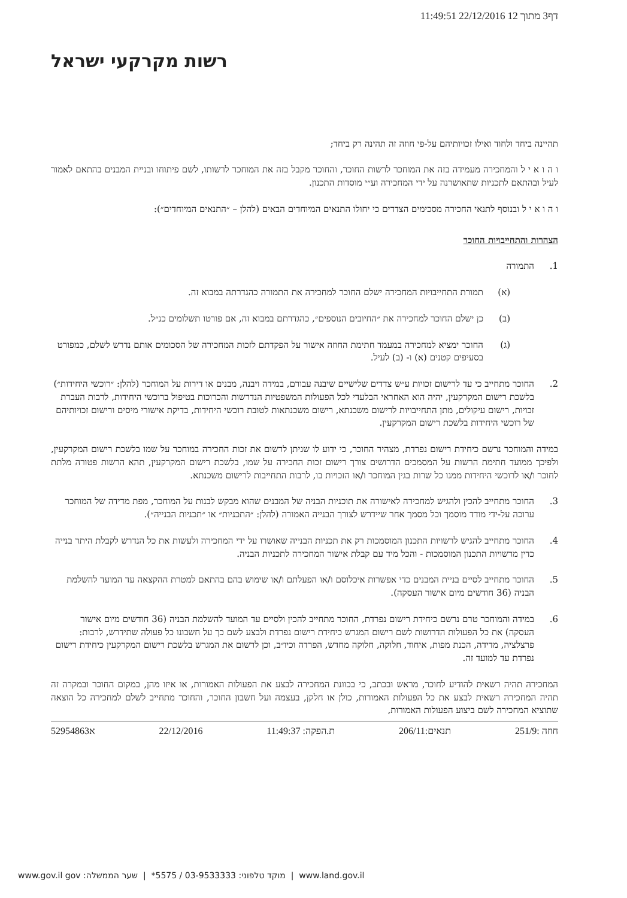דף3 מתוך 12 22/12/2016 11:49:51
רשות מקרקעי ישראל
תהיינה ביחד ולחוד ואילו זכויותיהם על-פי חוזה זה תהינה רק ביחד;
ו ה ו א י ל והמחכירה מעמידה בזה את המוחכר לרשות החוכר, והחוכר מקבל בזה את המוחכר לרשותו, לשם פיתוחו ובניית המבנים בהתאם לאמור לעיל ובהתאם לתכניות שתאושרנה על ידי המחכירה וע״י מוסדות התכנון.
ו ה ו א י ל ובנוסף לתנאי החכירה מסכימים הצדדים כי יחולו התנאים המיוחדים הבאים (להלן – ״התנאים המיוחדים״):
הצהרות והתחייבויות החוכר
1. התמורה
(א) תמורת התחייבויות המחכירה ישלם החוכר למחכירה את התמורה כהגדרתה במבוא זה.
(ב) כן ישלם החוכר למחכירה את ״החיובים הנוספים״, כהגדרתם במבוא זה, אם פורטו תשלומים כנ״ל.
(ג) החוכר ימציא למחכירה במעמד חתימת החוזה אישור על הפקדתם לזכות המחכירה של הסכומים אותם נדרש לשלם, כמפורט בסעיפים קטנים (א) ו- (ב) לעיל.
2. החוכר מתחייב כי עד לרישום זכויות ע״ש צדדים שלישיים שיבנה עבורם, במידה ויבנה, מבנים או דירות על המוחכר (להלן: ״רוכשי היחידות״) בלשכת רישום המקרקעין, יהיה הוא האחראי הבלעדי לכל הפעולות המשפטיות הנדרשות והכרוכות בטיפול ברוכשי היחידות, לרבות העברת זכויות, רישום עיקולים, מתן התחייבויות לרישום משכנתא, רישום משכנתאות לטובת רוכשי היחידות, בדיקת אישורי מיסים ורישום זכויותיהם של רוכשי היחידות בלשכת רישום המקרקעין.
במידה והמוחכר נרשם כיחידת רישום נפרדת, מצהיר החוכר, כי ידוע לו שניתן לרשום את זכות החכירה במוחכר על שמו בלשכת רישום המקרקעין, ולפיכך ממועד חתימת הרשות על המסמכים הדרושים צורך רישום זכות החכירה על שמו, בלשכת רישום המקרקעין, תהא הרשות פטורה מלתת לחוכר ו/או לרוכשי היחידות ממנו כל שרות בגין המוחכר ו/או הזכויות בו, לרבות התחייבות לרישום משכנתא.
3. החוכר מתחייב להכין ולהגיש למחכירה לאישורה את תוכניות הבניה של המבנים שהוא מבקש לבנות על המוחכר, מפת מדידה של המוחכר ערוכה על-ידי מודד מוסמך וכל מסמך אחר שיידרש לצורך הבנייה האמורה (להלן: ״התכניות״ או ״תכניות הבנייה״).
4. החוכר מתחייב להגיש לרשויות התכנון המוסמכות רק את תכניות הבנייה שאושרו על ידי המחכירה ולעשות את כל הנדרש לקבלת היתר בנייה כדין מרשויות התכנון המוסמכות - והכל מיד עם קבלת אישור המחכירה לתכניות הבניה.
5. החוכר מתחייב לסיים בניית המבנים כדי אפשרות איכלוסם ו/או הפעלתם ו/או שימוש בהם בהתאם למטרת ההקצאה עד המועד להשלמת הבניה (36 חודשים מיום אישור העסקה).
6. במידה והמוחכר טרם נרשם כיחידת רישום נפרדת, החוכר מתחייב להכין ולסיים עד המועד להשלמת הבניה (36 חודשים מיום אישור העסקה) את כל הפעולות הדרושות לשם רישום המגרש כיחידת רישום נפרדת ולבצע לשם כך על חשבונו כל פעולה שתידרש, לרבות: פרצלציה, מדידה, הכנת מפות, איחוד, חלוקה, חלוקה מחדש, הפרדה וכיו״ב, וכן לרשום את המגרש בלשכת רישום המקרקעין כיחידת רישום נפרדת עד למועד זה.
המחכירה תהיה רשאית להודיע לחוכר, מראש ובכתב, כי בכוונת המחכירה לבצע את הפעולות האמורות, או איזו מהן, במקום החוכר ובמקרה זה תהיה המחכירה רשאית לבצע את כל הפעולות האמורות, כולן או חלקן, בעצמה ועל חשבון החוכר, והחוכר מתחייב לשלם למחכירה כל הוצאה שתוציא המחכירה לשם ביצוע הפעולות האמורות,
חוזה :251/9 תנאים:206/11 ת.הפקה: 11:49:37 22/12/2016 א52954863
www.land.gov.il | מוקד טלפוני: 03-9533333 / 5575* | שער הממשלה: www.gov.il gov